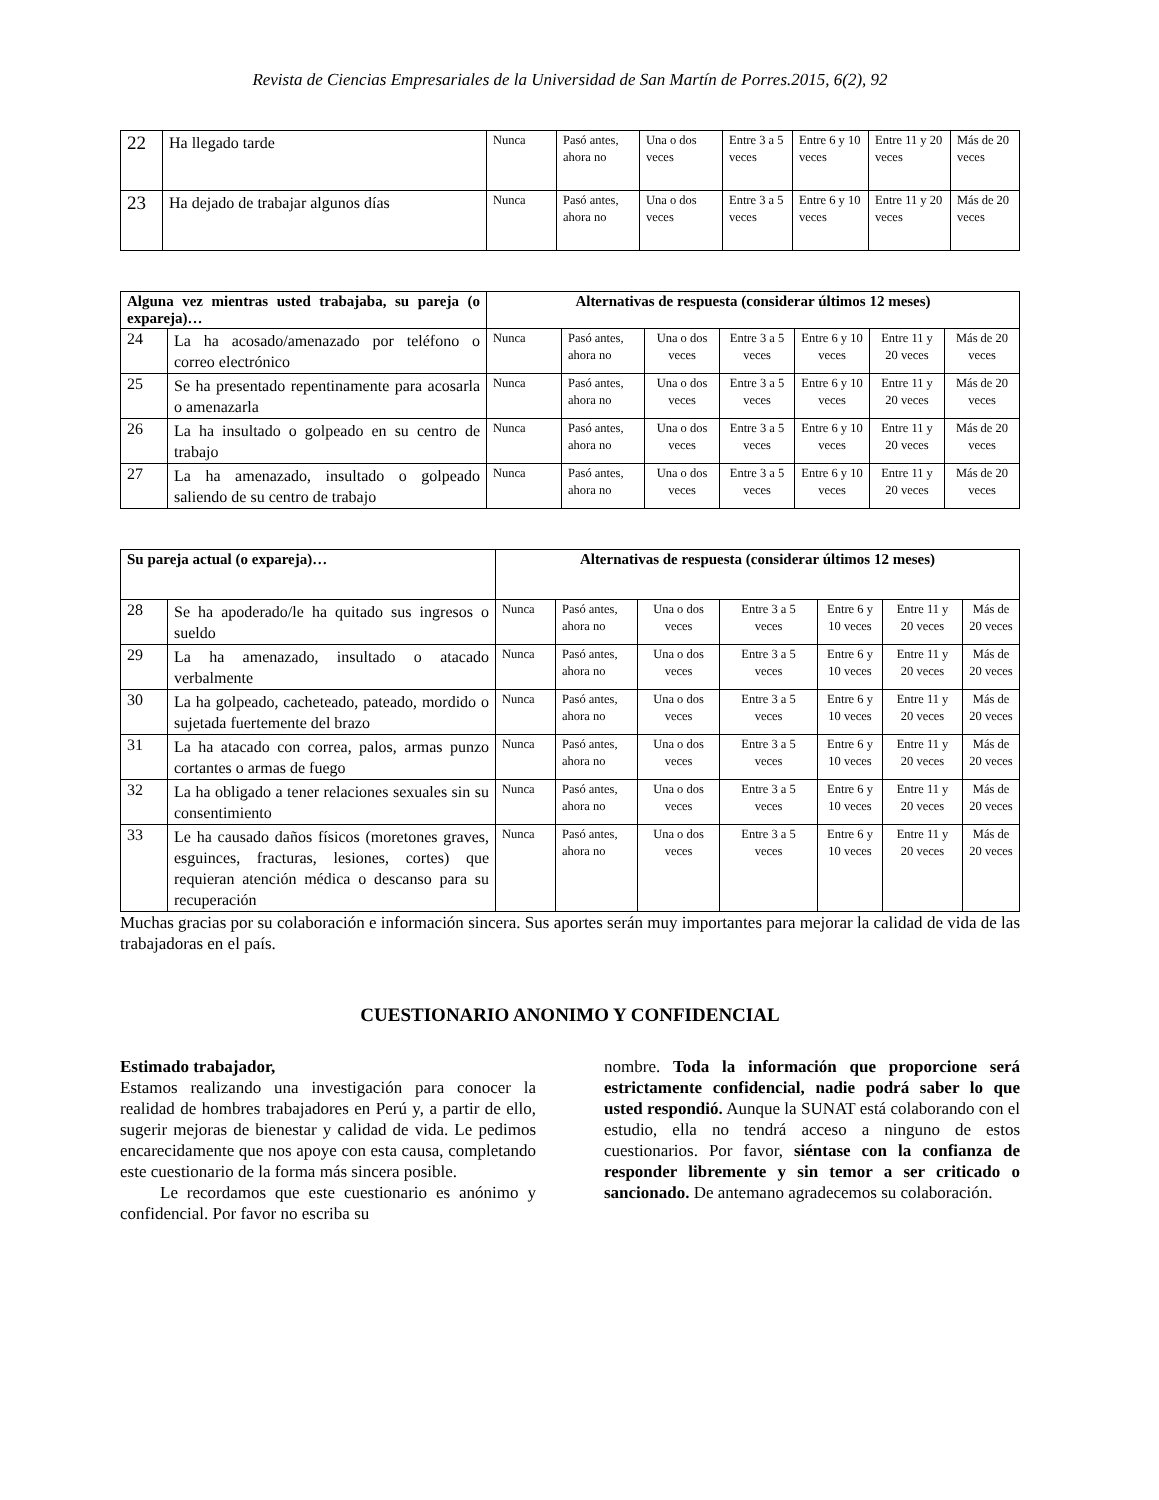Revista de Ciencias Empresariales de la Universidad de San Martín de Porres.2015, 6(2), 92
| 22 | Ha llegado tarde | Nunca | Pasó antes, ahora no | Una o dos veces | Entre 3 a 5 veces | Entre 6 y 10 veces | Entre 11 y 20 veces | Más de 20 veces |
| 23 | Ha dejado de trabajar algunos días | Nunca | Pasó antes, ahora no | Una o dos veces | Entre 3 a 5 veces | Entre 6 y 10 veces | Entre 11 y 20 veces | Más de 20 veces |
| Alguna vez mientras usted trabajaba, su pareja (o expareja)… | | Alternativas de respuesta (considerar últimos 12 meses) | | | | | | |
| --- | --- | --- | --- | --- | --- | --- | --- | --- |
| 24 | La ha acosado/amenazado por teléfono o correo electrónico | Nunca | Pasó antes, ahora no | Una o dos veces | Entre 3 a 5 veces | Entre 6 y 10 veces | Entre 11 y 20 veces | Más de 20 veces |
| 25 | Se ha presentado repentinamente para acosarla o amenazarla | Nunca | Pasó antes, ahora no | Una o dos veces | Entre 3 a 5 veces | Entre 6 y 10 veces | Entre 11 y 20 veces | Más de 20 veces |
| 26 | La ha insultado o golpeado en su centro de trabajo | Nunca | Pasó antes, ahora no | Una o dos veces | Entre 3 a 5 veces | Entre 6 y 10 veces | Entre 11 y 20 veces | Más de 20 veces |
| 27 | La ha amenazado, insultado o golpeado saliendo de su centro de trabajo | Nunca | Pasó antes, ahora no | Una o dos veces | Entre 3 a 5 veces | Entre 6 y 10 veces | Entre 11 y 20 veces | Más de 20 veces |
| Su pareja actual (o expareja)… | | Alternativas de respuesta (considerar últimos 12 meses) | | | | | | |
| --- | --- | --- | --- | --- | --- | --- | --- | --- |
| 28 | Se ha apoderado/le ha quitado sus ingresos o sueldo | Nunca | Pasó antes, ahora no | Una o dos veces | Entre 3 a 5 veces | Entre 6 y 10 veces | Entre 11 y 20 veces | Más de 20 veces |
| 29 | La ha amenazado, insultado o atacado verbalmente | Nunca | Pasó antes, ahora no | Una o dos veces | Entre 3 a 5 veces | Entre 6 y 10 veces | Entre 11 y 20 veces | Más de 20 veces |
| 30 | La ha golpeado, cacheteado, pateado, mordido o sujetada fuertemente del brazo | Nunca | Pasó antes, ahora no | Una o dos veces | Entre 3 a 5 veces | Entre 6 y 10 veces | Entre 11 y 20 veces | Más de 20 veces |
| 31 | La ha atacado con correa, palos, armas punzo cortantes o armas de fuego | Nunca | Pasó antes, ahora no | Una o dos veces | Entre 3 a 5 veces | Entre 6 y 10 veces | Entre 11 y 20 veces | Más de 20 veces |
| 32 | La ha obligado a tener relaciones sexuales sin su consentimiento | Nunca | Pasó antes, ahora no | Una o dos veces | Entre 3 a 5 veces | Entre 6 y 10 veces | Entre 11 y 20 veces | Más de 20 veces |
| 33 | Le ha causado daños físicos (moretones graves, esguinces, fracturas, lesiones, cortes) que requieran atención médica o descanso para su recuperación | Nunca | Pasó antes, ahora no | Una o dos veces | Entre 3 a 5 veces | Entre 6 y 10 veces | Entre 11 y 20 veces | Más de 20 veces |
Muchas gracias por su colaboración e información sincera. Sus aportes serán muy importantes para mejorar la calidad de vida de las trabajadoras en el país.
CUESTIONARIO ANONIMO Y CONFIDENCIAL
Estimado trabajador,
Estamos realizando una investigación para conocer la realidad de hombres trabajadores en Perú y, a partir de ello, sugerir mejoras de bienestar y calidad de vida. Le pedimos encarecidamente que nos apoye con esta causa, completando este cuestionario de la forma más sincera posible.
Le recordamos que este cuestionario es anónimo y confidencial. Por favor no escriba su
nombre. Toda la información que proporcione será estrictamente confidencial, nadie podrá saber lo que usted respondió. Aunque la SUNAT está colaborando con el estudio, ella no tendrá acceso a ninguno de estos cuestionarios. Por favor, siéntase con la confianza de responder libremente y sin temor a ser criticado o sancionado. De antemano agradecemos su colaboración.